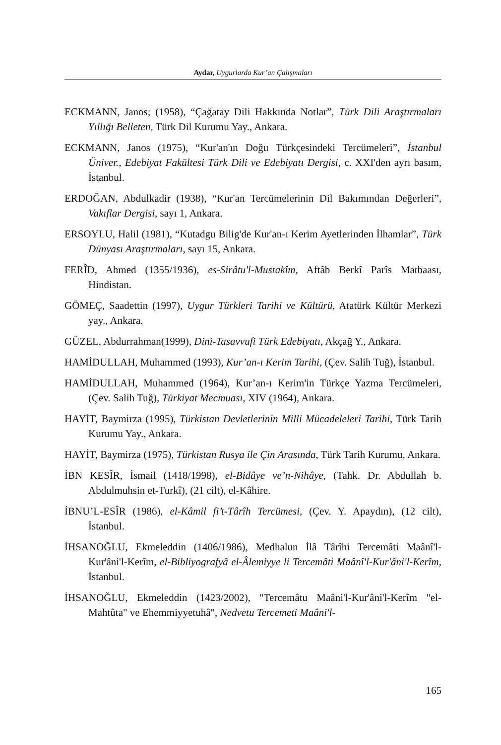Aydar, Uygurlarda Kur’an Çalışmaları
ECKMANN, Janos; (1958), “Çağatay Dili Hakkında Notlar”, Türk Dili Araştırmaları Yıllığı Belleten, Türk Dil Kurumu Yay., Ankara.
ECKMANN, Janos (1975), “Kur'an'ın Doğu Türkçesindeki Tercümeleri”, İstanbul Üniver., Edebiyat Fakültesi Türk Dili ve Edebiyatı Dergisi, c. XXI'den ayrı basım, İstanbul.
ERDOĞAN, Abdulkadir (1938), “Kur'an Tercümelerinin Dil Bakımından Değerleri”, Vakıflar Dergisi, sayı 1, Ankara.
ERSOYLU, Halil (1981), “Kutadgu Bilig'de Kur'an-ı Kerim Ayetlerinden İlhamlar”, Türk Dünyası Araştırmaları, sayı 15, Ankara.
FERÎD, Ahmed (1355/1936), es-Sirâtu'l-Mustakîm, Aftâb Berkî Parîs Matbaası, Hindistan.
GÖMEÇ, Saadettin (1997), Uygur Türkleri Tarihi ve Kültürü, Atatürk Kültür Merkezi yay., Ankara.
GÜZEL, Abdurrahman(1999), Dini-Tasavvufi Türk Edebiyatı, Akçağ Y., Ankara.
HAMİDULLAH, Muhammed (1993), Kur’an-ı Kerim Tarihi, (Çev. Salih Tuğ), İstanbul.
HAMİDULLAH, Muhammed (1964), Kur’an-ı Kerim'in Türkçe Yazma Tercümeleri, (Çev. Salih Tuğ), Türkiyat Mecmuası, XIV (1964), Ankara.
HAYİT, Baymirza (1995), Türkistan Devletlerinin Milli Mücadeleleri Tarihi, Türk Tarih Kurumu Yay., Ankara.
HAYİT, Baymirza (1975), Türkistan Rusya ile Çin Arasında, Türk Tarih Kurumu, Ankara.
İBN KESÎR, İsmail (1418/1998), el-Bidâye ve’n-Nihâye, (Tahk. Dr. Abdullah b. Abdulmuhsin et-Turkî), (21 cilt), el-Kâhire.
İBNU’L-ESÎR (1986), el-Kâmil fi’t-Târîh Tercümesi, (Çev. Y. Apaydın), (12 cilt), İstanbul.
İHSANOĞLU, Ekmeleddin (1406/1986), Medhalun İlâ Târîhi Tercemâti Maânî'l-Kur'âni'l-Kerîm, el-Bibliyografyâ el-Âlemiyye li Tercemâti Maânî'l-Kur'âni'l-Kerîm, İstanbul.
İHSANOĞLU, Ekmeleddin (1423/2002), "Tercemâtu Maâni'l-Kur'âni'l-Kerîm "el-Mahtûta" ve Ehemmiyyetuhâ", Nedvetu Tercemeti Maâni'l-
165